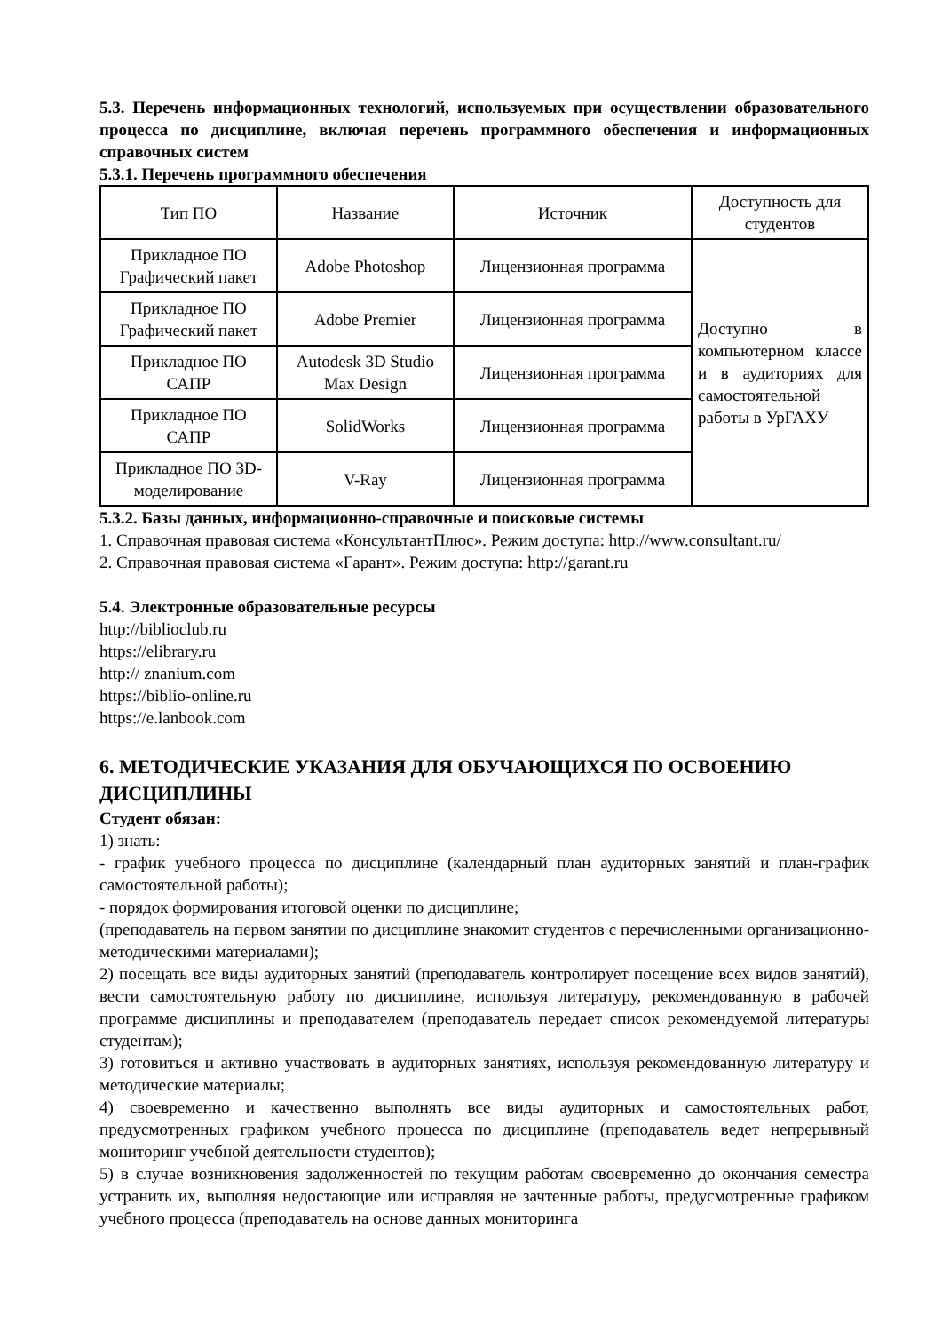5.3. Перечень информационных технологий, используемых при осуществлении образовательного процесса по дисциплине, включая перечень программного обеспечения и информационных справочных систем
5.3.1. Перечень программного обеспечения
| Тип ПО | Название | Источник | Доступность для студентов |
| --- | --- | --- | --- |
| Прикладное ПО Графический пакет | Adobe Photoshop | Лицензионная программа | Доступно в компьютерном классе и в аудиториях для самостоятельной работы в УрГАХУ |
| Прикладное ПО Графический пакет | Adobe Premier | Лицензионная программа | |
| Прикладное ПО САПР | Autodesk 3D Studio Max Design | Лицензионная программа | |
| Прикладное ПО САПР | SolidWorks | Лицензионная программа | |
| Прикладное ПО 3D-моделирование | V-Ray | Лицензионная программа | |
5.3.2. Базы данных, информационно-справочные и поисковые системы
1. Справочная правовая система «КонсультантПлюс». Режим доступа: http://www.consultant.ru/
2. Справочная правовая система «Гарант». Режим доступа: http://garant.ru
5.4. Электронные образовательные ресурсы
http://biblioclub.ru
https://elibrary.ru
http:// znanium.com
https://biblio-online.ru
https://e.lanbook.com
6. МЕТОДИЧЕСКИЕ УКАЗАНИЯ ДЛЯ ОБУЧАЮЩИХСЯ ПО ОСВОЕНИЮ ДИСЦИПЛИНЫ
Студент обязан:
1) знать:
- график учебного процесса по дисциплине (календарный план аудиторных занятий и план-график самостоятельной работы);
- порядок формирования итоговой оценки по дисциплине;
(преподаватель на первом занятии по дисциплине знакомит студентов с перечисленными организационно-методическими материалами);
2) посещать все виды аудиторных занятий (преподаватель контролирует посещение всех видов занятий), вести самостоятельную работу по дисциплине, используя литературу, рекомендованную в рабочей программе дисциплины и преподавателем (преподаватель передает список рекомендуемой литературы студентам);
3) готовиться и активно участвовать в аудиторных занятиях, используя рекомендованную литературу и методические материалы;
4) своевременно и качественно выполнять все виды аудиторных и самостоятельных работ, предусмотренных графиком учебного процесса по дисциплине (преподаватель ведет непрерывный мониторинг учебной деятельности студентов);
5) в случае возникновения задолженностей по текущим работам своевременно до окончания семестра устранить их, выполняя недостающие или исправляя не зачтенные работы, предусмотренные графиком учебного процесса (преподаватель на основе данных мониторинга